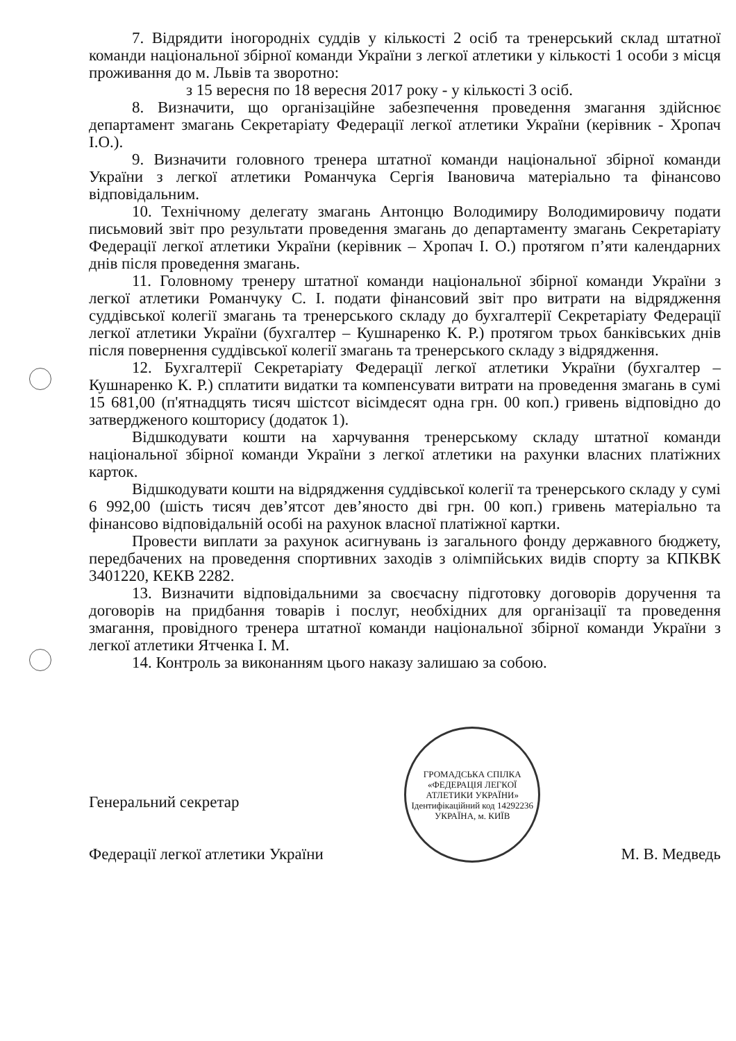7. Відрядити іногородніх суддів у кількості 2 осіб та тренерський склад штатної команди національної збірної команди України з легкої атлетики у кількості 1 особи з місця проживання до м. Львів та зворотно:
з 15 вересня по 18 вересня 2017 року - у кількості 3 осіб.
8. Визначити, що організаційне забезпечення проведення змагання здійснює департамент змагань Секретаріату Федерації легкої атлетики України (керівник - Хропач І.О.).
9. Визначити головного тренера штатної команди національної збірної команди України з легкої атлетики Романчука Сергія Івановича матеріально та фінансово відповідальним.
10. Технічному делегату змагань Антонцю Володимиру Володимировичу подати письмовий звіт про результати проведення змагань до департаменту змагань Секретаріату Федерації легкої атлетики України (керівник – Хропач І. О.) протягом п’яти календарних днів після проведення змагань.
11. Головному тренеру штатної команди національної збірної команди України з легкої атлетики Романчуку С. І. подати фінансовий звіт про витрати на відрядження суддівської колегії змагань та тренерського складу до бухгалтерії Секретаріату Федерації легкої атлетики України (бухгалтер – Кушнаренко К. Р.) протягом трьох банківських днів після повернення суддівської колегії змагань та тренерського складу з відрядження.
12. Бухгалтерії Секретаріату Федерації легкої атлетики України (бухгалтер – Кушнаренко К. Р.) сплатити видатки та компенсувати витрати на проведення змагань в сумі 15 681,00 (п'ятнадцять тисяч шістсот вісімдесят одна грн. 00 коп.) гривень відповідно до затвердженого кошторису (додаток 1).
Відшкодувати кошти на харчування тренерському складу штатної команди національної збірної команди України з легкої атлетики на рахунки власних платіжних карток.
Відшкодувати кошти на відрядження суддівської колегії та тренерського складу у сумі 6 992,00 (шість тисяч дев’ятсот дев’яносто дві грн. 00 коп.) гривень матеріально та фінансово відповідальній особі на рахунок власної платіжної картки.
Провести виплати за рахунок асигнувань із загального фонду державного бюджету, передбачених на проведення спортивних заходів з олімпійських видів спорту за КПКВК 3401220, КЕКВ 2282.
13. Визначити відповідальними за своєчасну підготовку договорів доручення та договорів на придбання товарів і послуг, необхідних для організації та проведення змагання, провідного тренера штатної команди національної збірної команди України з легкої атлетики Ятченка І. М.
14. Контроль за виконанням цього наказу залишаю за собою.
Генеральний секретар
Федерації легкої атлетики України
ГРОМАДСЬКА СПІЛКА
«ФЕДЕРАЦІЯ ЛЕГКОЇ АТЛЕТИКИ УКРАЇНИ»
Ідентифікаційний код 14292236
УКРАЇНА, м. КИЇВ
М. В. Медведь